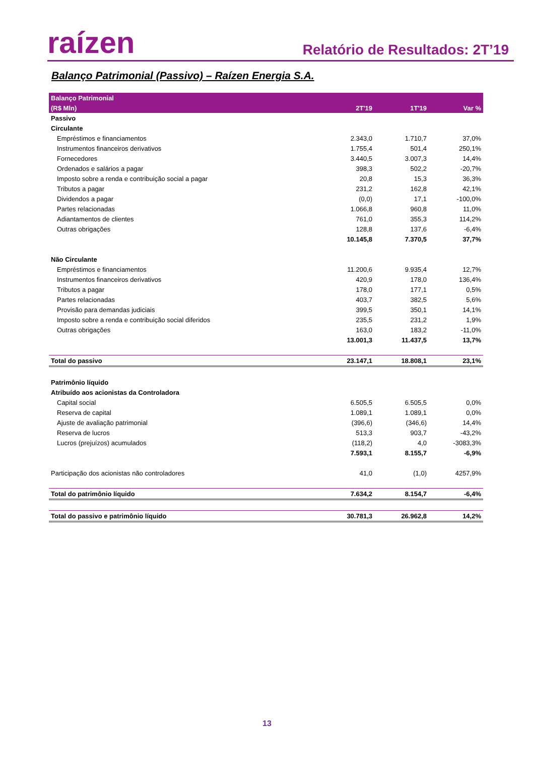raízen
Relatório de Resultados: 2T’19
Balanço Patrimonial (Passivo) – Raízen Energia S.A.
| Balanço Patrimonial | | | |
| --- | --- | --- | --- |
| (R$ Mln) | 2T'19 | 1T'19 | Var % |
| Passivo | | | |
| Circulante | | | |
| Empréstimos e financiamentos | 2.343,0 | 1.710,7 | 37,0% |
| Instrumentos financeiros derivativos | 1.755,4 | 501,4 | 250,1% |
| Fornecedores | 3.440,5 | 3.007,3 | 14,4% |
| Ordenados e salários a pagar | 398,3 | 502,2 | -20,7% |
| Imposto sobre a renda e contribuição social a pagar | 20,8 | 15,3 | 36,3% |
| Tributos a pagar | 231,2 | 162,8 | 42,1% |
| Dividendos a pagar | (0,0) | 17,1 | -100,0% |
| Partes relacionadas | 1.066,8 | 960,8 | 11,0% |
| Adiantamentos de clientes | 761,0 | 355,3 | 114,2% |
| Outras obrigações | 128,8 | 137,6 | -6,4% |
| | 10.145,8 | 7.370,5 | 37,7% |
| Não Circulante | | | |
| Empréstimos e financiamentos | 11.200,6 | 9.935,4 | 12,7% |
| Instrumentos financeiros derivativos | 420,9 | 178,0 | 136,4% |
| Tributos a pagar | 178,0 | 177,1 | 0,5% |
| Partes relacionadas | 403,7 | 382,5 | 5,6% |
| Provisão para demandas judiciais | 399,5 | 350,1 | 14,1% |
| Imposto sobre a renda e contribuição social diferidos | 235,5 | 231,2 | 1,9% |
| Outras obrigações | 163,0 | 183,2 | -11,0% |
| | 13.001,3 | 11.437,5 | 13,7% |
| Total do passivo | 23.147,1 | 18.808,1 | 23,1% |
| Patrimônio líquido | | | |
| Atribuído aos acionistas da Controladora | | | |
| Capital social | 6.505,5 | 6.505,5 | 0,0% |
| Reserva de capital | 1.089,1 | 1.089,1 | 0,0% |
| Ajuste de avaliação patrimonial | (396,6) | (346,6) | 14,4% |
| Reserva de lucros | 513,3 | 903,7 | -43,2% |
| Lucros (prejuízos) acumulados | (118,2) | 4,0 | -3083,3% |
| | 7.593,1 | 8.155,7 | -6,9% |
| Participação dos acionistas não controladores | 41,0 | (1,0) | 4257,9% |
| Total do patrimônio líquido | 7.634,2 | 8.154,7 | -6,4% |
| Total do passivo e patrimônio líquido | 30.781,3 | 26.962,8 | 14,2% |
13